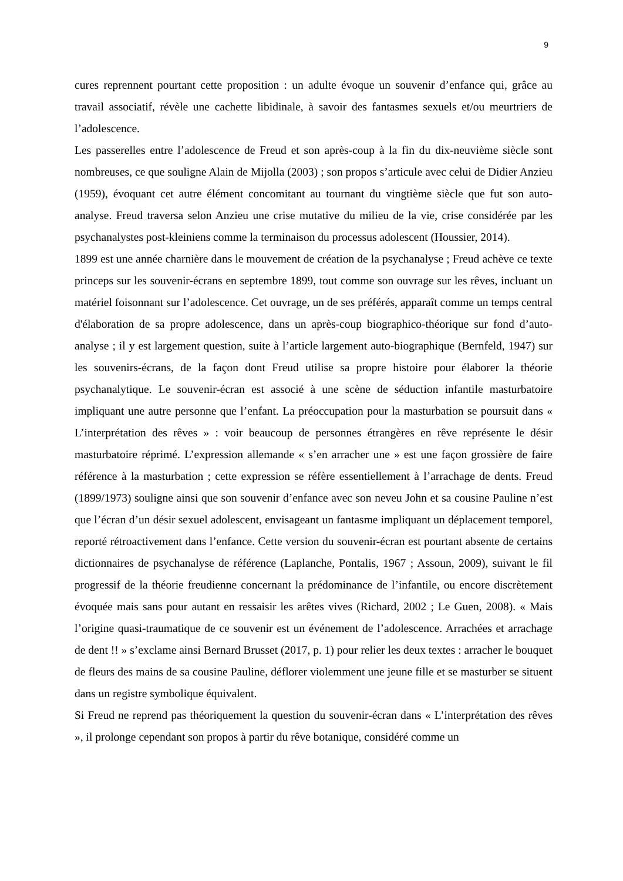9
cures reprennent pourtant cette proposition : un adulte évoque un souvenir d’enfance qui, grâce au travail associatif, révèle une cachette libidinale, à savoir des fantasmes sexuels et/ou meurtriers de l’adolescence.
Les passerelles entre l’adolescence de Freud et son après-coup à la fin du dix-neuvième siècle sont nombreuses, ce que souligne Alain de Mijolla (2003) ; son propos s’articule avec celui de Didier Anzieu (1959), évoquant cet autre élément concomitant au tournant du vingtième siècle que fut son auto-analyse. Freud traversa selon Anzieu une crise mutative du milieu de la vie, crise considérée par les psychanalystes post-kleiniens comme la terminaison du processus adolescent (Houssier, 2014).
1899 est une année charnière dans le mouvement de création de la psychanalyse ; Freud achève ce texte princeps sur les souvenir-écrans en septembre 1899, tout comme son ouvrage sur les rêves, incluant un matériel foisonnant sur l’adolescence. Cet ouvrage, un de ses préférés, apparaît comme un temps central d'élaboration de sa propre adolescence, dans un après-coup biographico-théorique sur fond d’auto-analyse ; il y est largement question, suite à l’article largement auto-biographique (Bernfeld, 1947) sur les souvenirs-écrans, de la façon dont Freud utilise sa propre histoire pour élaborer la théorie psychanalytique. Le souvenir-écran est associé à une scène de séduction infantile masturbatoire impliquant une autre personne que l’enfant. La préoccupation pour la masturbation se poursuit dans « L’interprétation des rêves » : voir beaucoup de personnes étrangères en rêve représente le désir masturbatoire réprimé. L’expression allemande « s’en arracher une » est une façon grossière de faire référence à la masturbation ; cette expression se réfère essentiellement à l’arrachage de dents. Freud (1899/1973) souligne ainsi que son souvenir d’enfance avec son neveu John et sa cousine Pauline n’est que l’écran d’un désir sexuel adolescent, envisageant un fantasme impliquant un déplacement temporel, reporté rétroactivement dans l’enfance. Cette version du souvenir-écran est pourtant absente de certains dictionnaires de psychanalyse de référence (Laplanche, Pontalis, 1967 ; Assoun, 2009), suivant le fil progressif de la théorie freudienne concernant la prédominance de l’infantile, ou encore discrètement évoquée mais sans pour autant en ressaisir les arêtes vives (Richard, 2002 ; Le Guen, 2008). « Mais l’origine quasi-traumatique de ce souvenir est un événement de l’adolescence. Arrachées et arrachage de dent !! » s’exclame ainsi Bernard Brusset (2017, p. 1) pour relier les deux textes : arracher le bouquet de fleurs des mains de sa cousine Pauline, déflorer violemment une jeune fille et se masturber se situent dans un registre symbolique équivalent.
Si Freud ne reprend pas théoriquement la question du souvenir-écran dans « L’interprétation des rêves », il prolonge cependant son propos à partir du rêve botanique, considéré comme un